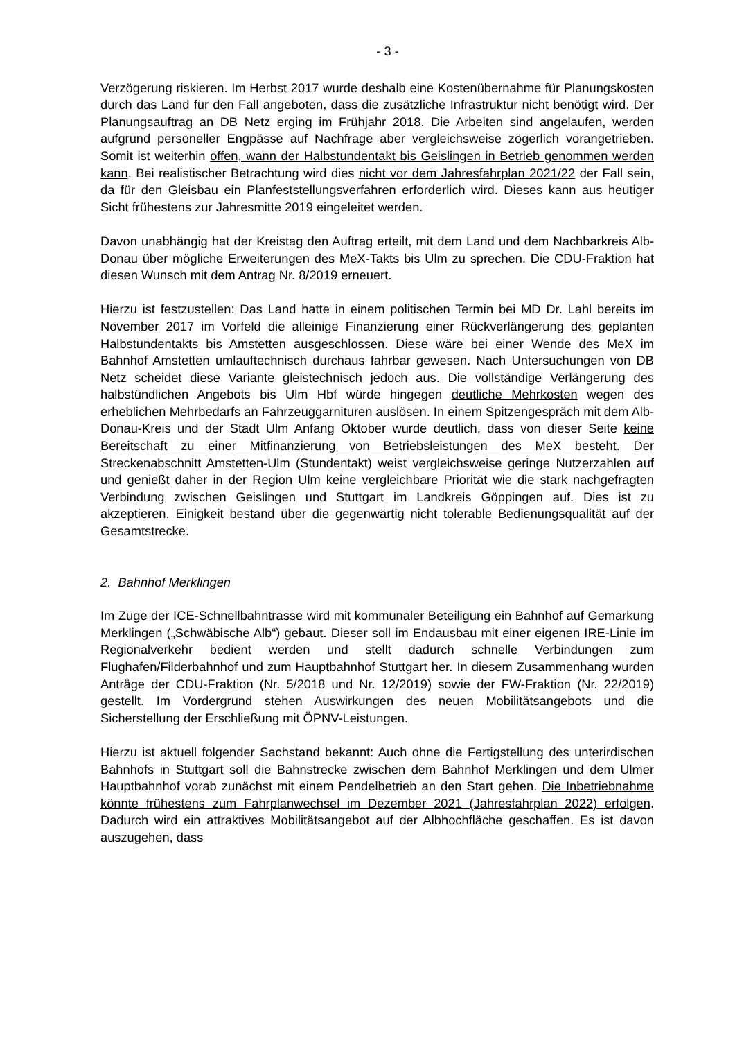- 3 -
Verzögerung riskieren. Im Herbst 2017 wurde deshalb eine Kostenübernahme für Planungskosten durch das Land für den Fall angeboten, dass die zusätzliche Infrastruktur nicht benötigt wird. Der Planungsauftrag an DB Netz erging im Frühjahr 2018. Die Arbeiten sind angelaufen, werden aufgrund personeller Engpässe auf Nachfrage aber vergleichsweise zögerlich vorangetrieben. Somit ist weiterhin offen, wann der Halbstundentakt bis Geislingen in Betrieb genommen werden kann. Bei realistischer Betrachtung wird dies nicht vor dem Jahresfahrplan 2021/22 der Fall sein, da für den Gleisbau ein Planfeststellungsverfahren erforderlich wird. Dieses kann aus heutiger Sicht frühestens zur Jahresmitte 2019 eingeleitet werden.
Davon unabhängig hat der Kreistag den Auftrag erteilt, mit dem Land und dem Nachbarkreis Alb-Donau über mögliche Erweiterungen des MeX-Takts bis Ulm zu sprechen. Die CDU-Fraktion hat diesen Wunsch mit dem Antrag Nr. 8/2019 erneuert.
Hierzu ist festzustellen: Das Land hatte in einem politischen Termin bei MD Dr. Lahl bereits im November 2017 im Vorfeld die alleinige Finanzierung einer Rückverlängerung des geplanten Halbstundentakts bis Amstetten ausgeschlossen. Diese wäre bei einer Wende des MeX im Bahnhof Amstetten umlauftechnisch durchaus fahrbar gewesen. Nach Untersuchungen von DB Netz scheidet diese Variante gleistechnisch jedoch aus. Die vollständige Verlängerung des halbstündlichen Angebots bis Ulm Hbf würde hingegen deutliche Mehrkosten wegen des erheblichen Mehrbedarfs an Fahrzeuggarnituren auslösen. In einem Spitzengespräch mit dem Alb-Donau-Kreis und der Stadt Ulm Anfang Oktober wurde deutlich, dass von dieser Seite keine Bereitschaft zu einer Mitfinanzierung von Betriebsleistungen des MeX besteht. Der Streckenabschnitt Amstetten-Ulm (Stundentakt) weist vergleichsweise geringe Nutzerzahlen auf und genießt daher in der Region Ulm keine vergleichbare Priorität wie die stark nachgefragten Verbindung zwischen Geislingen und Stuttgart im Landkreis Göppingen auf. Dies ist zu akzeptieren. Einigkeit bestand über die gegenwärtig nicht tolerable Bedienungsqualität auf der Gesamtstrecke.
2. Bahnhof Merklingen
Im Zuge der ICE-Schnellbahntrasse wird mit kommunaler Beteiligung ein Bahnhof auf Gemarkung Merklingen („Schwäbische Alb“) gebaut. Dieser soll im Endausbau mit einer eigenen IRE-Linie im Regionalverkehr bedient werden und stellt dadurch schnelle Verbindungen zum Flughafen/Filderbahnhof und zum Hauptbahnhof Stuttgart her. In diesem Zusammenhang wurden Anträge der CDU-Fraktion (Nr. 5/2018 und Nr. 12/2019) sowie der FW-Fraktion (Nr. 22/2019) gestellt. Im Vordergrund stehen Auswirkungen des neuen Mobilitätsangebots und die Sicherstellung der Erschließung mit ÖPNV-Leistungen.
Hierzu ist aktuell folgender Sachstand bekannt: Auch ohne die Fertigstellung des unterirdischen Bahnhofs in Stuttgart soll die Bahnstrecke zwischen dem Bahnhof Merklingen und dem Ulmer Hauptbahnhof vorab zunächst mit einem Pendelbetrieb an den Start gehen. Die Inbetriebnahme könnte frühestens zum Fahrplanwechsel im Dezember 2021 (Jahresfahrplan 2022) erfolgen. Dadurch wird ein attraktives Mobilitätsangebot auf der Albhochfläche geschaffen. Es ist davon auszugehen, dass